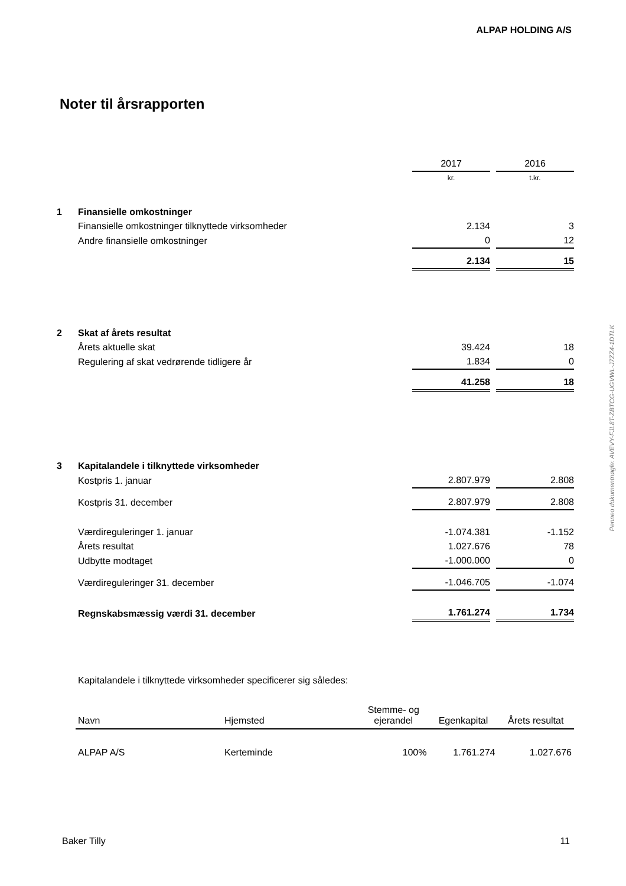ALPAP HOLDING A/S
Noter til årsrapporten
| | | 2017 | | 2016 |
| | | kr. | | t.kr. |
| 1 | Finansielle omkostninger | | | |
| | Finansielle omkostninger tilknyttede virksomheder | 2.134 | | 3 |
| | Andre finansielle omkostninger | 0 | | 12 |
| | | 2.134 | | 15 |
| 2 | Skat af årets resultat | | | |
| | Årets aktuelle skat | 39.424 | | 18 |
| | Regulering af skat vedrørende tidligere år | 1.834 | | 0 |
| | | 41.258 | | 18 |
| 3 | Kapitalandele i tilknyttede virksomheder | | | |
| | Kostpris 1. januar | 2.807.979 | | 2.808 |
| | Kostpris 31. december | 2.807.979 | | 2.808 |
| | Værdireguleringer 1. januar | -1.074.381 | | -1.152 |
| | Årets resultat | 1.027.676 | | 78 |
| | Udbytte modtaget | -1.000.000 | | 0 |
| | Værdireguleringer 31. december | -1.046.705 | | -1.074 |
| | Regnskabsmæssig værdi 31. december | 1.761.274 | | 1.734 |
Kapitalandele i tilknyttede virksomheder specificerer sig således:
| Navn | Hjemsted | Stemme- og ejerandel | Egenkapital | Årets resultat |
| ALPAP A/S | Kerteminde | 100% | 1.761.274 | 1.027.676 |
Penneo dokumentnøgle: AVEVY-FJL8T-ZBTCG-UGVWL-J7ZZ4-1DTLK
Baker Tilly 11